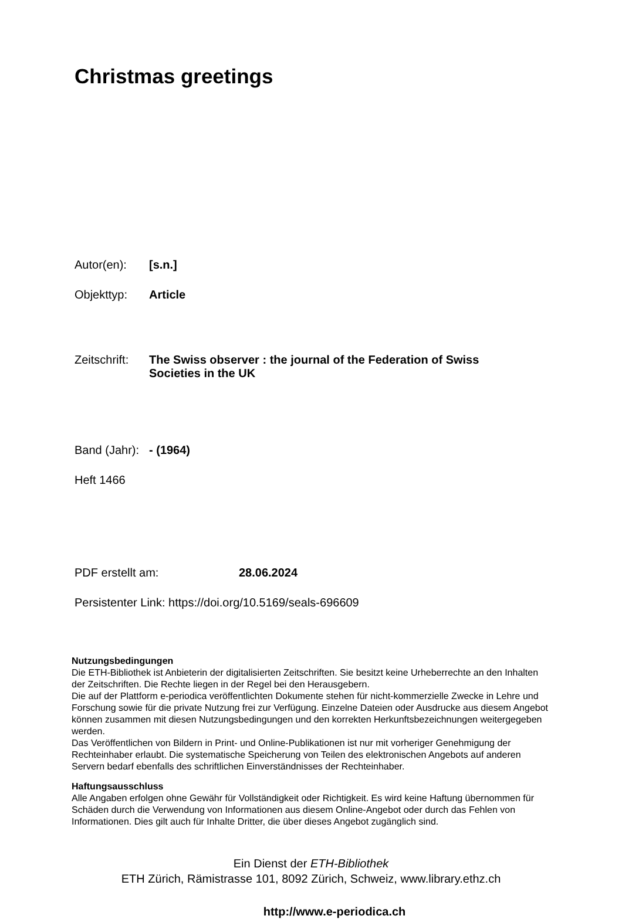Christmas greetings
Autor(en): [s.n.]
Objekttyp: Article
Zeitschrift:
The Swiss observer : the journal of the Federation of Swiss Societies in the UK
Band (Jahr):
- (1964)
Heft 1466
PDF erstellt am: 28.06.2024
Persistenter Link: https://doi.org/10.5169/seals-696609
Nutzungsbedingungen
Die ETH-Bibliothek ist Anbieterin der digitalisierten Zeitschriften. Sie besitzt keine Urheberrechte an den Inhalten der Zeitschriften. Die Rechte liegen in der Regel bei den Herausgebern.
Die auf der Plattform e-periodica veröffentlichten Dokumente stehen für nicht-kommerzielle Zwecke in Lehre und Forschung sowie für die private Nutzung frei zur Verfügung. Einzelne Dateien oder Ausdrucke aus diesem Angebot können zusammen mit diesen Nutzungsbedingungen und den korrekten Herkunftsbezeichnungen weitergegeben werden.
Das Veröffentlichen von Bildern in Print- und Online-Publikationen ist nur mit vorheriger Genehmigung der Rechteinhaber erlaubt. Die systematische Speicherung von Teilen des elektronischen Angebots auf anderen Servern bedarf ebenfalls des schriftlichen Einverständnisses der Rechteinhaber.
Haftungsausschluss
Alle Angaben erfolgen ohne Gewähr für Vollständigkeit oder Richtigkeit. Es wird keine Haftung übernommen für Schäden durch die Verwendung von Informationen aus diesem Online-Angebot oder durch das Fehlen von Informationen. Dies gilt auch für Inhalte Dritter, die über dieses Angebot zugänglich sind.
Ein Dienst der ETH-Bibliothek
ETH Zürich, Rämistrasse 101, 8092 Zürich, Schweiz, www.library.ethz.ch
http://www.e-periodica.ch